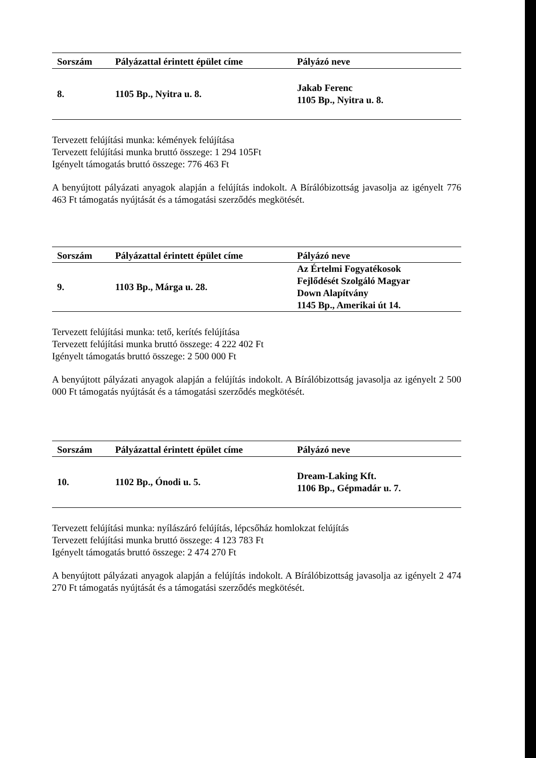| Sorszám | Pályázattal érintett épület címe | Pályázó neve |
| --- | --- | --- |
| 8. | 1105 Bp., Nyitra u. 8. | Jakab Ferenc 1105 Bp., Nyitra u. 8. |
Tervezett felújítási munka: kémények felújítása
Tervezett felújítási munka bruttó összege: 1 294 105Ft
Igényelt támogatás bruttó összege: 776 463 Ft
A benyújtott pályázati anyagok alapján a felújítás indokolt. A Bírálóbizottság javasolja az igényelt 776 463 Ft támogatás nyújtását és a támogatási szerződés megkötését.
| Sorszám | Pályázattal érintett épület címe | Pályázó neve |
| --- | --- | --- |
| 9. | 1103 Bp., Márga u. 28. | Az Értelmi Fogyatékosok Fejlődését Szolgáló Magyar Down Alapítvány 1145 Bp., Amerikai út 14. |
Tervezett felújítási munka: tető, kerítés felújítása
Tervezett felújítási munka bruttó összege: 4 222 402 Ft
Igényelt támogatás bruttó összege: 2 500 000 Ft
A benyújtott pályázati anyagok alapján a felújítás indokolt. A Bírálóbizottság javasolja az igényelt 2 500 000 Ft támogatás nyújtását és a támogatási szerződés megkötését.
| Sorszám | Pályázattal érintett épület címe | Pályázó neve |
| --- | --- | --- |
| 10. | 1102 Bp., Ónodi u. 5. | Dream-Laking Kft. 1106 Bp., Gépmadár u. 7. |
Tervezett felújítási munka: nyílászáró felújítás, lépcsőház homlokzat felújítás
Tervezett felújítási munka bruttó összege: 4 123 783 Ft
Igényelt támogatás bruttó összege: 2 474 270 Ft
A benyújtott pályázati anyagok alapján a felújítás indokolt. A Bírálóbizottság javasolja az igényelt 2 474 270 Ft támogatás nyújtását és a támogatási szerződés megkötését.